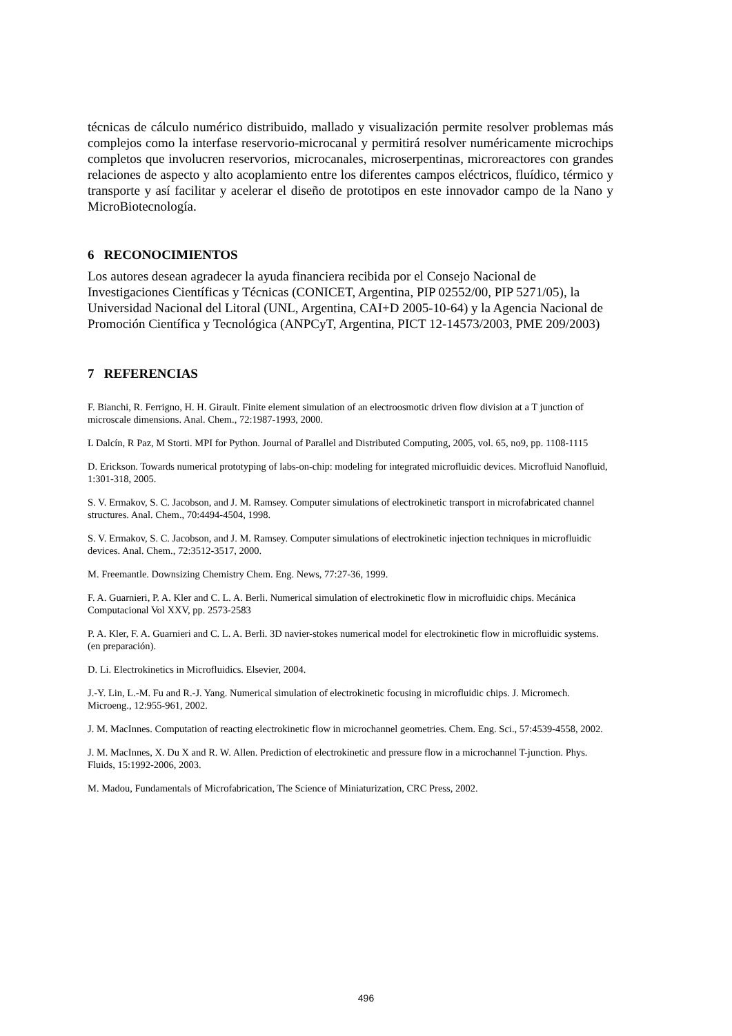técnicas de cálculo numérico distribuido, mallado y visualización permite resolver problemas más complejos como la interfase reservorio-microcanal y permitirá resolver numéricamente microchips completos que involucren reservorios, microcanales, microserpentinas, microreactores con grandes relaciones de aspecto y alto acoplamiento entre los diferentes campos eléctricos, fluídico, térmico y transporte y así facilitar y acelerar el diseño de prototipos en este innovador campo de la Nano y MicroBiotecnología.
6 RECONOCIMIENTOS
Los autores desean agradecer la ayuda financiera recibida por el Consejo Nacional de Investigaciones Científicas y Técnicas (CONICET, Argentina, PIP 02552/00, PIP 5271/05), la Universidad Nacional del Litoral (UNL, Argentina, CAI+D 2005-10-64) y la Agencia Nacional de Promoción Científica y Tecnológica (ANPCyT, Argentina, PICT 12-14573/2003, PME 209/2003)
7 REFERENCIAS
F. Bianchi, R. Ferrigno, H. H. Girault. Finite element simulation of an electroosmotic driven flow division at a T junction of microscale dimensions. Anal. Chem., 72:1987-1993, 2000.
L Dalcín, R Paz, M Storti. MPI for Python. Journal of Parallel and Distributed Computing, 2005, vol. 65, no9, pp. 1108-1115
D. Erickson. Towards numerical prototyping of labs-on-chip: modeling for integrated microfluidic devices. Microfluid Nanofluid, 1:301-318, 2005.
S. V. Ermakov, S. C. Jacobson, and J. M. Ramsey. Computer simulations of electrokinetic transport in microfabricated channel structures. Anal. Chem., 70:4494-4504, 1998.
S. V. Ermakov, S. C. Jacobson, and J. M. Ramsey. Computer simulations of electrokinetic injection techniques in microfluidic devices. Anal. Chem., 72:3512-3517, 2000.
M. Freemantle. Downsizing Chemistry Chem. Eng. News, 77:27-36, 1999.
F. A. Guarnieri, P. A. Kler and C. L. A. Berli. Numerical simulation of electrokinetic flow in microfluidic chips. Mecánica Computacional Vol XXV, pp. 2573-2583
P. A. Kler, F. A. Guarnieri and C. L. A. Berli. 3D navier-stokes numerical model for electrokinetic flow in microfluidic systems. (en preparación).
D. Li. Electrokinetics in Microfluidics. Elsevier, 2004.
J.-Y. Lin, L.-M. Fu and R.-J. Yang. Numerical simulation of electrokinetic focusing in microfluidic chips. J. Micromech. Microeng., 12:955-961, 2002.
J. M. MacInnes. Computation of reacting electrokinetic flow in microchannel geometries. Chem. Eng. Sci., 57:4539-4558, 2002.
J. M. MacInnes, X. Du X and R. W. Allen. Prediction of electrokinetic and pressure flow in a microchannel T-junction. Phys. Fluids, 15:1992-2006, 2003.
M. Madou, Fundamentals of Microfabrication, The Science of Miniaturization, CRC Press, 2002.
496